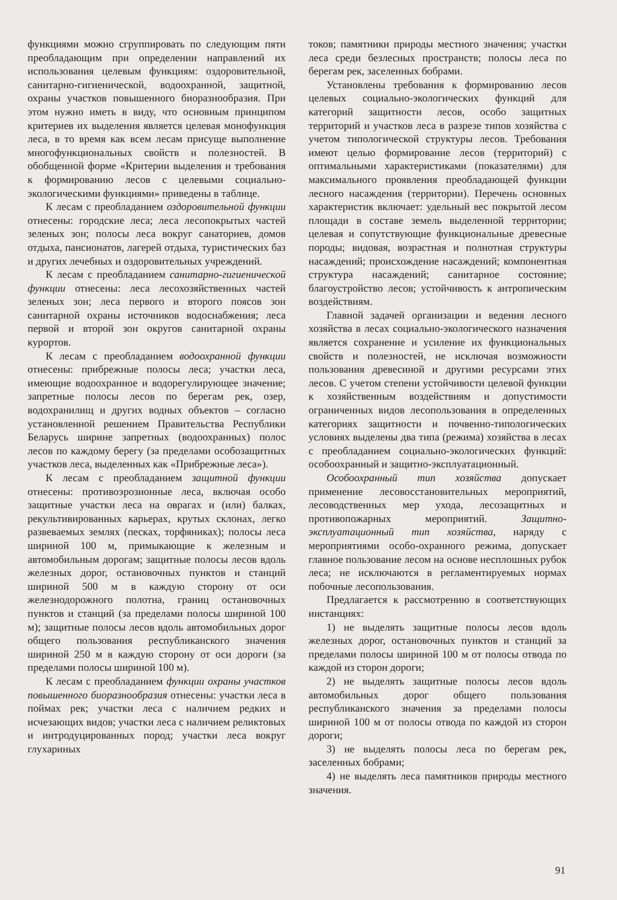функциями можно сгруппировать по следующим пяти преобладающим при определении направлений их использования целевым функциям: оздоровительной, санитарно-гигиенической, водоохранной, защитной, охраны участков повышенного биоразнообразия. При этом нужно иметь в виду, что основным принципом критериев их выделения является целевая монофункция леса, в то время как всем лесам присуще выполнение многофункциональных свойств и полезностей. В обобщенной форме «Критерии выделения и требования к формированию лесов с целевыми социально-экологическими функциями» приведены в таблице.
К лесам с преобладанием оздоровительной функции отнесены: городские леса; леса лесопокрытых частей зеленых зон; полосы леса вокруг санаториев, домов отдыха, пансионатов, лагерей отдыха, туристических баз и других лечебных и оздоровительных учреждений.
К лесам с преобладанием санитарно-гигиенической функции отнесены: леса лесохозяйственных частей зеленых зон; леса первого и второго поясов зон санитарной охраны источников водоснабжения; леса первой и второй зон округов санитарной охраны курортов.
К лесам с преобладанием водоохранной функции отнесены: прибрежные полосы леса; участки леса, имеющие водоохранное и водорегулирующее значение; запретные полосы лесов по берегам рек, озер, водохранилищ и других водных объектов – согласно установленной решением Правительства Республики Беларусь ширине запретных (водоохранных) полос лесов по каждому берегу (за пределами особозащитных участков леса, выделенных как «Прибрежные леса»).
К лесам с преобладанием защитной функции отнесены: противоэрозионные леса, включая особо защитные участки леса на оврагах и (или) балках, рекультивированных карьерах, крутых склонах, легко развеваемых землях (песках, торфяниках); полосы леса шириной 100 м, примыкающие к железным и автомобильным дорогам; защитные полосы лесов вдоль железных дорог, остановочных пунктов и станций шириной 500 м в каждую сторону от оси железнодорожного полотна, границ остановочных пунктов и станций (за пределами полосы шириной 100 м); защитные полосы лесов вдоль автомобильных дорог общего пользования республиканского значения шириной 250 м в каждую сторону от оси дороги (за пределами полосы шириной 100 м).
К лесам с преобладанием функции охраны участков повышенного биоразнообразия отнесены: участки леса в поймах рек; участки леса с наличием редких и исчезающих видов; участки леса с наличием реликтовых и интродуцированных пород; участки леса вокруг глухариных
токов; памятники природы местного значения; участки леса среди безлесных пространств; полосы леса по берегам рек, заселенных бобрами.
Установлены требования к формированию лесов целевых социально-экологических функций для категорий защитности лесов, особо защитных территорий и участков леса в разрезе типов хозяйства с учетом типологической структуры лесов. Требования имеют целью формирование лесов (территорий) с оптимальными характеристиками (показателями) для максимального проявления преобладающей функции лесного насаждения (территории). Перечень основных характеристик включает: удельный вес покрытой лесом площади в составе земель выделенной территории; целевая и сопутствующие функциональные древесные породы; видовая, возрастная и полнотная структуры насаждений; происхождение насаждений; компонентная структура насаждений; санитарное состояние; благоустройство лесов; устойчивость к антропическим воздействиям.
Главной задачей организации и ведения лесного хозяйства в лесах социально-экологического назначения является сохранение и усиление их функциональных свойств и полезностей, не исключая возможности пользования древесиной и другими ресурсами этих лесов. С учетом степени устойчивости целевой функции к хозяйственным воздействиям и допустимости ограниченных видов лесопользования в определенных категориях защитности и почвенно-типологических условиях выделены два типа (режима) хозяйства в лесах с преобладанием социально-экологических функций: особоохранный и защитно-эксплуатационный.
Особоохранный тип хозяйства допускает применение лесовосстановительных мероприятий, лесоводственных мер ухода, лесозащитных и противопожарных мероприятий. Защитно-эксплуатационный тип хозяйства, наряду с мероприятиями особо-охранного режима, допускает главное пользование лесом на основе несплошных рубок леса; не исключаются в регламентируемых нормах побочные лесопользования.
Предлагается к рассмотрению в соответствующих инстанциях:
1) не выделять защитные полосы лесов вдоль железных дорог, остановочных пунктов и станций за пределами полосы шириной 100 м от полосы отвода по каждой из сторон дороги;
2) не выделять защитные полосы лесов вдоль автомобильных дорог общего пользования республиканского значения за пределами полосы шириной 100 м от полосы отвода по каждой из сторон дороги;
3) не выделять полосы леса по берегам рек, заселенных бобрами;
4) не выделять леса памятников природы местного значения.
91